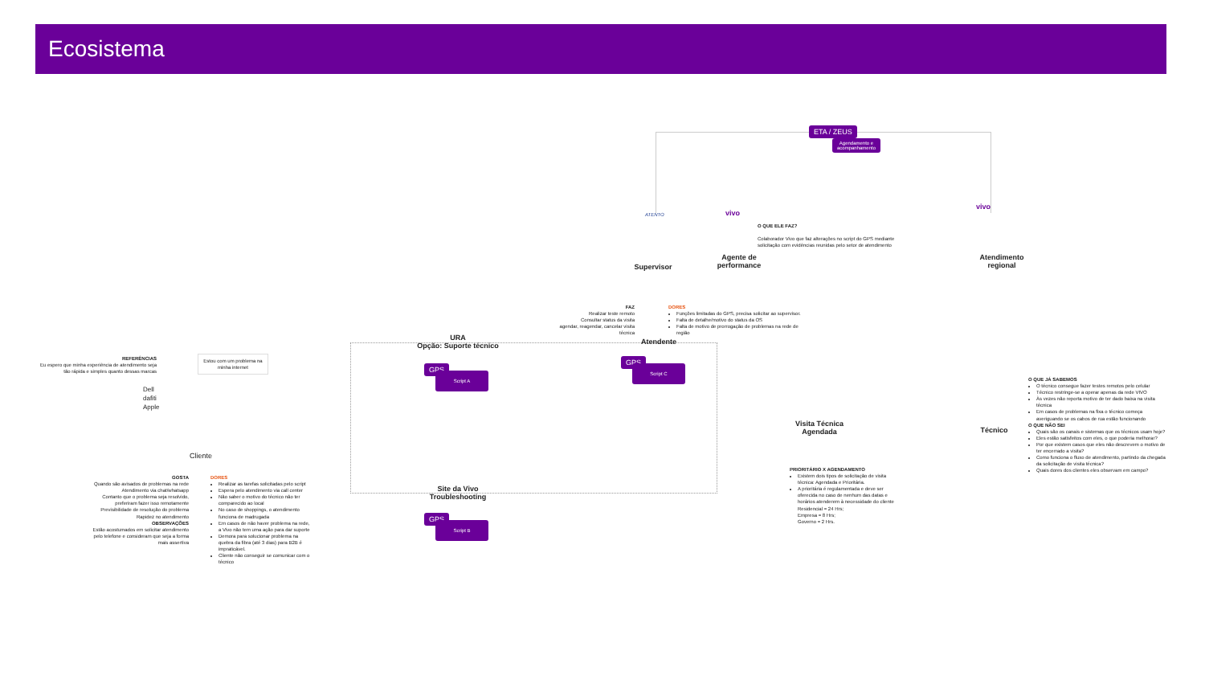Ecosistema
ETA / ZEUS
Agendamento e
acompanhamento
ATENTO vivo
vivo
Supervisor
Agente de performance
O QUE ELE FAZ?
Colaborador Vivo que faz alterações no script do GPS mediante solicitação com evidências reunidas pelo setor de atendimento
Atendimento regional
FAZ
Realizar teste remoto
Consultar status da visita
agendar, reagendar, cancelar visita técnica
DORES
Funções limitadas do GPS, precisa solicitar ao supervisor.
Falta de detalhe/motivo do status da OS
Falta de motivo de prorrogação de problemas na rede de região
Atendente
URA
Opção: Suporte técnico
GPS
Script A
GPS
Script C
Site da Vivo Troubleshooting
GPS
Script B
REFERÊNCIAS
Eu espero que minha experiência de atendimento seja tão rápida e simples quanto dessas marcas
Dell
dafiti
Apple
Estou com um problema na minha internet
Cliente
GOSTA
Quando são avisados de problemas na rede
Atendimento via chat/whatsapp
Contanto que o problema seja resolvido, preferiram fazer isso remotamente
Previsibilidade de resolução do problema
Rapidez no atendimento
OBSERVAÇÕES
Estão acostumados em solicitar atendimento pelo telefone e consideram que seja a forma mais assertiva
DORES
Realizar as tarefas solicitadas pelo script
Espera pelo atendimento via call center
Não saber o motivo do técnico não ter comparecido ao local
No caso de shoppings, o atendimento funciona de madrugada
Em casos de não haver problema na rede, a Vivo não tem uma ação para dar suporte
Demora para solucionar problema na quebra da fibra (até 3 dias) para B2B é impraticável.
Cliente não conseguir se comunicar com o técnico
Visita Técnica Agendada
PRIORITÁRIO X AGENDAMENTO
Existem dois tipos de solicitação de visita técnica: Agendada e Prioritária.
A prioritária é regulamentada e deve ser oferecida no caso de nenhum das datas e horários atenderem à necessidade do cliente
Residencial = 24 Hrs;
Empresa = 8 Hrs;
Governo = 2 Hrs.
Técnico
O QUE JÁ SABEMOS
O técnico consegue fazer testes remotos pelo celular
Técnico restringe-se a operar apenas da rede VIVO
Às vezes não reporta motivo de ter dado baixa na visita técnica
Em casos de problemas na fixa o técnico começa averiguando se os cabos de rua estão funcionando
O QUE NÃO SEI
Quais são os canais e sistemas que os técnicos usam hoje?
Eles estão satisfeitos com eles, o que poderia melhorar?
Por que existem casos que eles não descrevem o motivo de ter encerrado a visita?
Como funciona o fluxo de atendimento, partindo da chegada da solicitação de visita técnica?
Quais dores dos clientes eles observam em campo?